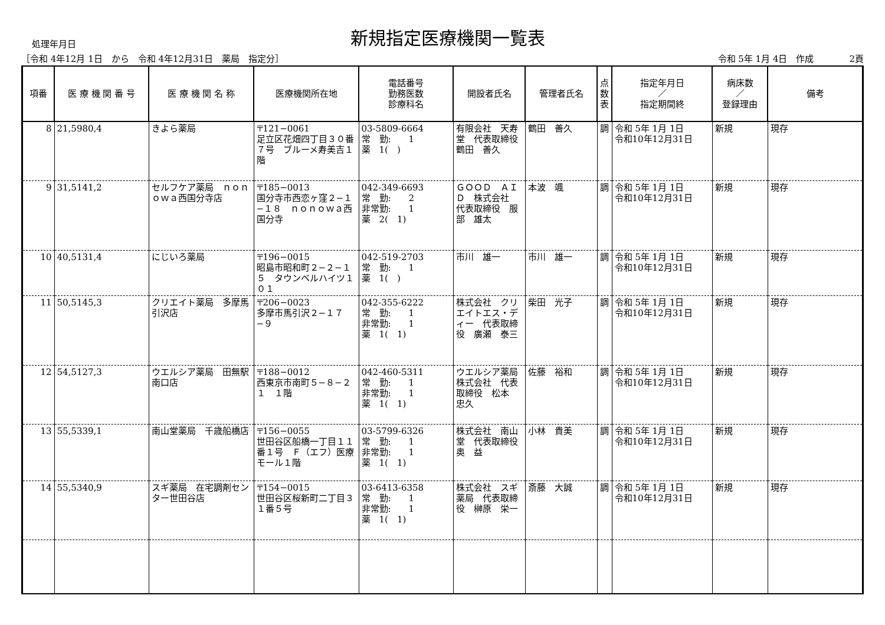処理年月日
新規指定医療機関一覧表
［令和 4年12月 1日　から　令和 4年12月31日　薬局　指定分］ 令和 5年 1月 4日　作成　　　　2頁
| 項番 | 医 療 機 関 番 号 | 医 療 機 関 名 称 | 医療機関所在地 | 電話番号 勤務医数 診療科名 | 開設者氏名 | 管理者氏名 | 点 数 表 | 指定年月日 ／ 指定期間終 | 病床数 ／ 登録理由 | 備考 |
| --- | --- | --- | --- | --- | --- | --- | --- | --- | --- | --- |
| 8 | 21,5980,4 | きよら薬局 | 〒121−0061 足立区花畑四丁目３０番７号 ブルーメ寿美吉１階 | 03-5809-6664 常 勤: 1 薬 1( ) | 有限会社 天寿堂 代表取締役 鶴田 善久 | 鶴田 善久 | 調 | 令和 5年 1月 1日 令和10年12月31日 | 新規 | 現存 |
| 9 | 31,5141,2 | セルフケア薬局 ｎｏｎｏｗａ西国分寺店 | 〒185−0013 国分寺市西恋ヶ窪２−１−１８ ｎｏｎｏｗａ西国分寺 | 042-349-6693 常 勤: 2 非常勤: 1 薬 2( 1) | ＧＯＯＤ ＡＩＤ 株式会社 代表取締役 服部 雄太 | 本波 颯 | 調 | 令和 5年 1月 1日 令和10年12月31日 | 新規 | 現存 |
| 10 | 40,5131,4 | にじいろ薬局 | 〒196−0015 昭島市昭和町２−２−１５ タウンベルハイツ１０１ | 042-519-2703 常 勤: 1 薬 1( ) | 市川 雄一 | 市川 雄一 | 調 | 令和 5年 1月 1日 令和10年12月31日 | 新規 | 現存 |
| 11 | 50,5145,3 | クリエイト薬局 多摩馬引沢店 | 〒206−0023 多摩市馬引沢２−１７−９ | 042-355-6222 常 勤: 1 非常勤: 1 薬 1( 1) | 株式会社 クリエイトエス・ディー 代表取締役 廣瀬 泰三 | 柴田 光子 | 調 | 令和 5年 1月 1日 令和10年12月31日 | 新規 | 現存 |
| 12 | 54,5127,3 | ウエルシア薬局 田無駅南口店 | 〒188−0012 西東京市南町５−８−２１ １階 | 042-460-5311 常 勤: 1 非常勤: 1 薬 1( 1) | ウエルシア薬局 株式会社 代表取締役 松本 忠久 | 佐藤 裕和 | 調 | 令和 5年 1月 1日 令和10年12月31日 | 新規 | 現存 |
| 13 | 55,5339,1 | 南山堂薬局 千歳船橋店 | 〒156−0055 世田谷区船橋一丁目１１番１号 Ｆ（エフ）医療モール１階 | 03-5799-6326 常 勤: 1 非常勤: 1 薬 1( 1) | 株式会社 南山堂 代表取締役 奥 益 | 小林 貴美 | 調 | 令和 5年 1月 1日 令和10年12月31日 | 新規 | 現存 |
| 14 | 55,5340,9 | スギ薬局 在宅調剤センター世田谷店 | 〒154−0015 世田谷区桜新町二丁目３１番５号 | 03-6413-6358 常 勤: 1 非常勤: 1 薬 1( 1) | 株式会社 スギ薬局 代表取締役 榊原 栄一 | 斎藤 大誠 | 調 | 令和 5年 1月 1日 令和10年12月31日 | 新規 | 現存 |